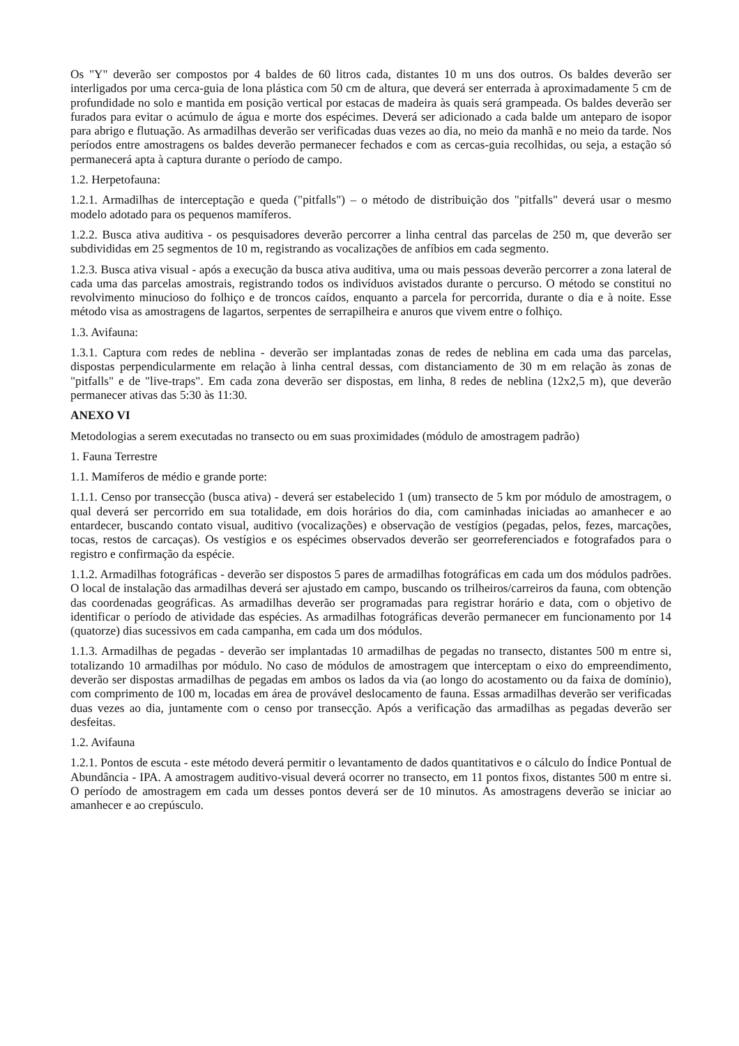Os "Y" deverão ser compostos por 4 baldes de 60 litros cada, distantes 10 m uns dos outros. Os baldes deverão ser interligados por uma cerca-guia de lona plástica com 50 cm de altura, que deverá ser enterrada à aproximadamente 5 cm de profundidade no solo e mantida em posição vertical por estacas de madeira às quais será grampeada. Os baldes deverão ser furados para evitar o acúmulo de água e morte dos espécimes. Deverá ser adicionado a cada balde um anteparo de isopor para abrigo e flutuação. As armadilhas deverão ser verificadas duas vezes ao dia, no meio da manhã e no meio da tarde. Nos períodos entre amostragens os baldes deverão permanecer fechados e com as cercas-guia recolhidas, ou seja, a estação só permanecerá apta à captura durante o período de campo.
1.2. Herpetofauna:
1.2.1. Armadilhas de interceptação e queda ("pitfalls") – o método de distribuição dos "pitfalls" deverá usar o mesmo modelo adotado para os pequenos mamíferos.
1.2.2. Busca ativa auditiva - os pesquisadores deverão percorrer a linha central das parcelas de 250 m, que deverão ser subdivididas em 25 segmentos de 10 m, registrando as vocalizações de anfíbios em cada segmento.
1.2.3. Busca ativa visual - após a execução da busca ativa auditiva, uma ou mais pessoas deverão percorrer a zona lateral de cada uma das parcelas amostrais, registrando todos os indivíduos avistados durante o percurso. O método se constitui no revolvimento minucioso do folhiço e de troncos caídos, enquanto a parcela for percorrida, durante o dia e à noite. Esse método visa as amostragens de lagartos, serpentes de serrapilheira e anuros que vivem entre o folhiço.
1.3. Avifauna:
1.3.1. Captura com redes de neblina - deverão ser implantadas zonas de redes de neblina em cada uma das parcelas, dispostas perpendicularmente em relação à linha central dessas, com distanciamento de 30 m em relação às zonas de "pitfalls" e de "live-traps". Em cada zona deverão ser dispostas, em linha, 8 redes de neblina (12x2,5 m), que deverão permanecer ativas das 5:30 às 11:30.
ANEXO VI
Metodologias a serem executadas no transecto ou em suas proximidades (módulo de amostragem padrão)
1. Fauna Terrestre
1.1. Mamíferos de médio e grande porte:
1.1.1. Censo por transecção (busca ativa) - deverá ser estabelecido 1 (um) transecto de 5 km por módulo de amostragem, o qual deverá ser percorrido em sua totalidade, em dois horários do dia, com caminhadas iniciadas ao amanhecer e ao entardecer, buscando contato visual, auditivo (vocalizações) e observação de vestígios (pegadas, pelos, fezes, marcações, tocas, restos de carcaças). Os vestígios e os espécimes observados deverão ser georreferenciados e fotografados para o registro e confirmação da espécie.
1.1.2. Armadilhas fotográficas - deverão ser dispostos 5 pares de armadilhas fotográficas em cada um dos módulos padrões. O local de instalação das armadilhas deverá ser ajustado em campo, buscando os trilheiros/carreiros da fauna, com obtenção das coordenadas geográficas. As armadilhas deverão ser programadas para registrar horário e data, com o objetivo de identificar o período de atividade das espécies. As armadilhas fotográficas deverão permanecer em funcionamento por 14 (quatorze) dias sucessivos em cada campanha, em cada um dos módulos.
1.1.3. Armadilhas de pegadas - deverão ser implantadas 10 armadilhas de pegadas no transecto, distantes 500 m entre si, totalizando 10 armadilhas por módulo. No caso de módulos de amostragem que interceptam o eixo do empreendimento, deverão ser dispostas armadilhas de pegadas em ambos os lados da via (ao longo do acostamento ou da faixa de domínio), com comprimento de 100 m, locadas em área de provável deslocamento de fauna. Essas armadilhas deverão ser verificadas duas vezes ao dia, juntamente com o censo por transecção. Após a verificação das armadilhas as pegadas deverão ser desfeitas.
1.2. Avifauna
1.2.1. Pontos de escuta - este método deverá permitir o levantamento de dados quantitativos e o cálculo do Índice Pontual de Abundância - IPA. A amostragem auditivo-visual deverá ocorrer no transecto, em 11 pontos fixos, distantes 500 m entre si. O período de amostragem em cada um desses pontos deverá ser de 10 minutos. As amostragens deverão se iniciar ao amanhecer e ao crepúsculo.